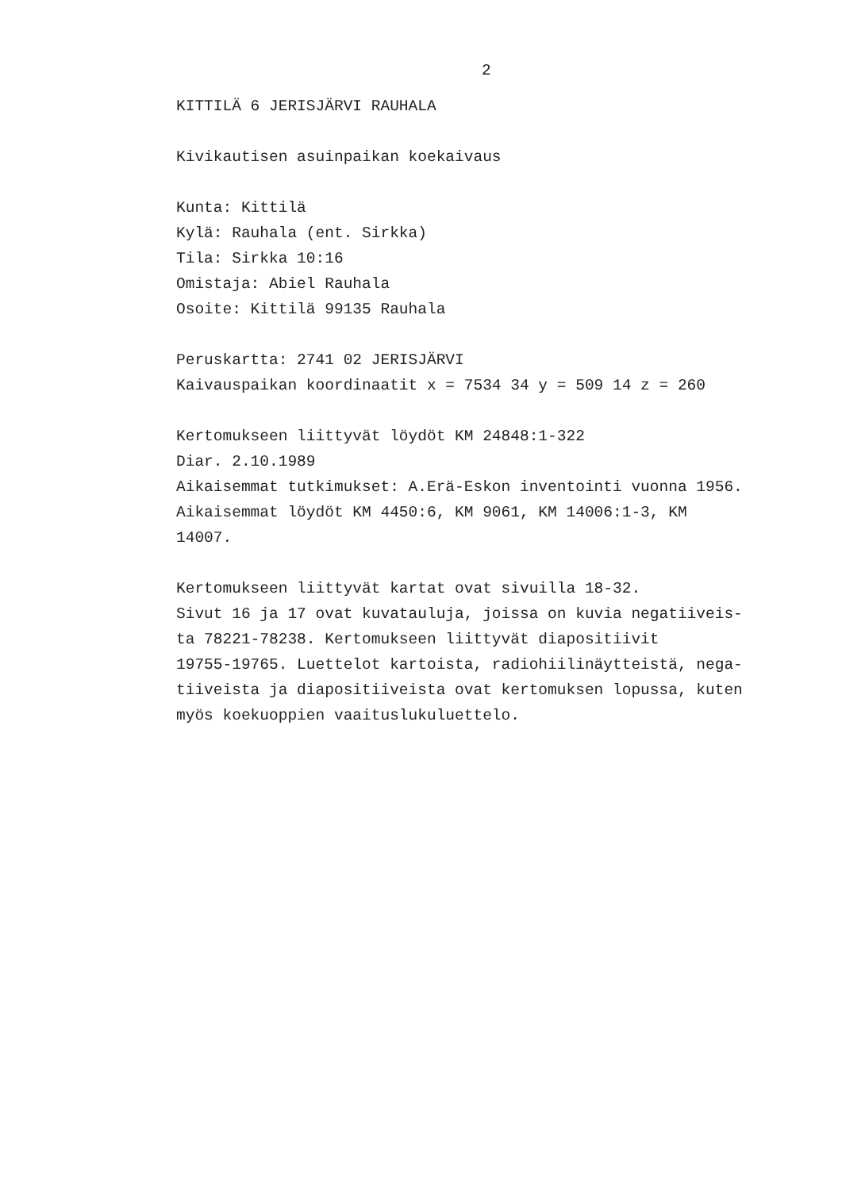2
KITTILÄ 6 JERISJÄRVI RAUHALA
Kivikautisen asuinpaikan koekaivaus
Kunta: Kittilä
Kylä: Rauhala (ent. Sirkka)
Tila: Sirkka 10:16
Omistaja: Abiel Rauhala
Osoite: Kittilä 99135 Rauhala
Peruskartta: 2741 02 JERISJÄRVI
Kaivauspaikan koordinaatit x = 7534 34 y = 509 14 z = 260
Kertomukseen liittyvät löydöt KM 24848:1-322
Diar. 2.10.1989
Aikaisemmat tutkimukset: A.Erä-Eskon inventointi vuonna 1956.
Aikaisemmat löydöt KM 4450:6, KM 9061, KM 14006:1-3, KM
14007.
Kertomukseen liittyvät kartat ovat sivuilla 18-32.
Sivut 16 ja 17 ovat kuvatauluja, joissa on kuvia negatiiveis-
ta 78221-78238. Kertomukseen liittyvät diapositiivit
19755-19765. Luettelot kartoista, radiohiilinäytteistä, nega-
tiiveista ja diapositiiveista ovat kertomuksen lopussa, kuten
myös koekuoppien vaaituslukuluettelo.